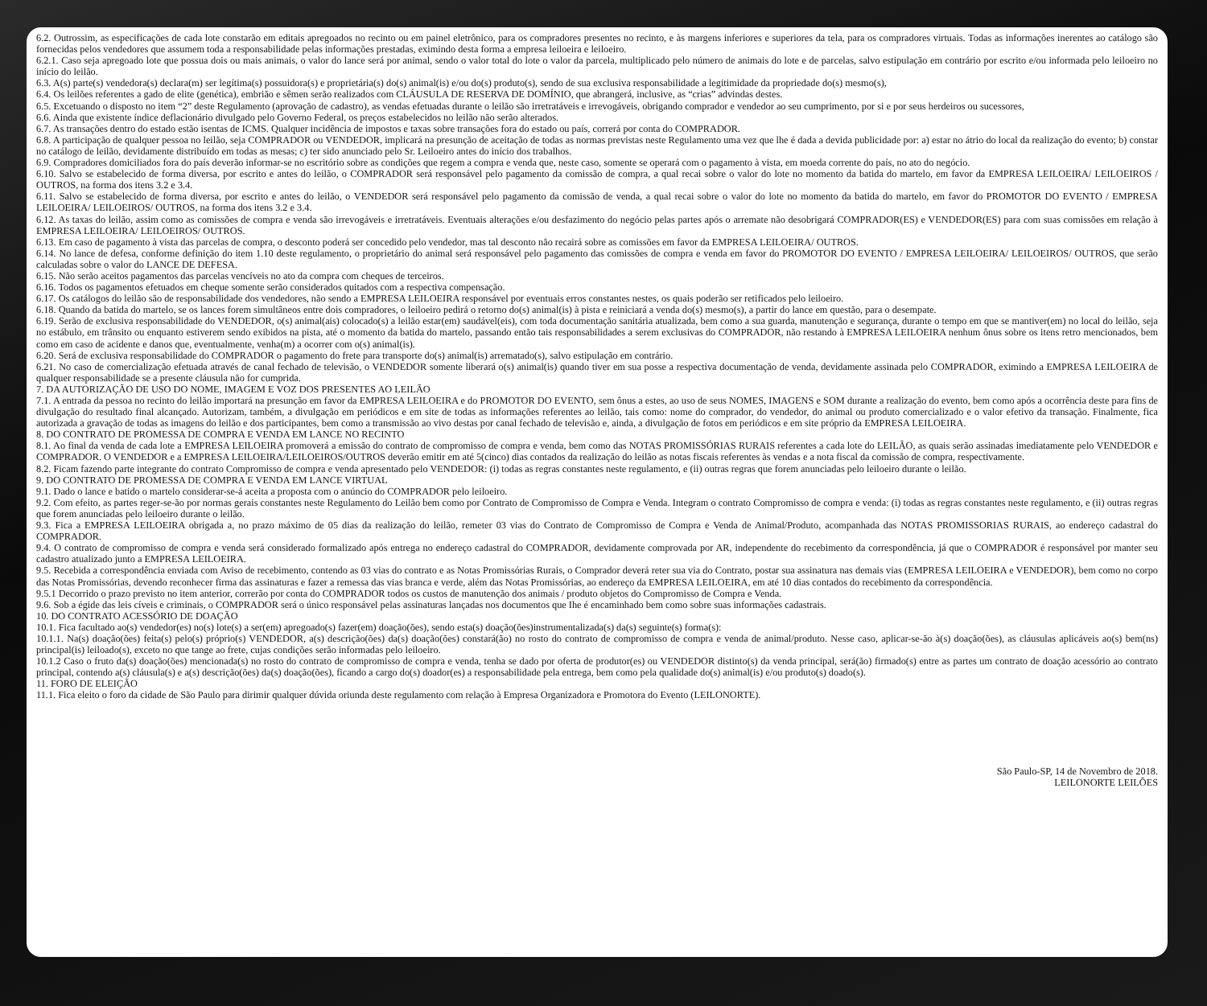6.2. Outrossim, as especificações de cada lote constarão em editais apregoados no recinto ou em painel eletrônico, para os compradores presentes no recinto, e às margens inferiores e superiores da tela, para os compradores virtuais. Todas as informações inerentes ao catálogo são fornecidas pelos vendedores que assumem toda a responsabilidade pelas informações prestadas, eximindo desta forma a empresa leiloeira e leiloeiro.
6.2.1. Caso seja apregoado lote que possua dois ou mais animais, o valor do lance será por animal, sendo o valor total do lote o valor da parcela, multiplicado pelo número de animais do lote e de parcelas, salvo estipulação em contrário por escrito e/ou informada pelo leiloeiro no início do leilão.
6.3. A(s) parte(s) vendedora(s) declara(m) ser legítima(s) possuidora(s) e proprietária(s) do(s) animal(is) e/ou do(s) produto(s), sendo de sua exclusiva responsabilidade a legitimidade da propriedade do(s) mesmo(s),
6.4. Os leilões referentes a gado de elite (genética), embrião e sêmen serão realizados com CLÁUSULA DE RESERVA DE DOMÍNIO, que abrangerá, inclusive, as “crias” advindas destes.
6.5. Excetuando o disposto no item “2” deste Regulamento (aprovação de cadastro), as vendas efetuadas durante o leilão são irretratáveis e irrevogáveis, obrigando comprador e vendedor ao seu cumprimento, por si e por seus herdeiros ou sucessores,
6.6. Ainda que existente índice deflacionário divulgado pelo Governo Federal, os preços estabelecidos no leilão não serão alterados.
6.7. As transações dentro do estado estão isentas de ICMS. Qualquer incidência de impostos e taxas sobre transações fora do estado ou país, correrá por conta do COMPRADOR.
6.8. A participação de qualquer pessoa no leilão, seja COMPRADOR ou VENDEDOR, implicará na presunção de aceitação de todas as normas previstas neste Regulamento uma vez que lhe é dada a devida publicidade por: a) estar no átrio do local da realização do evento; b) constar no catálogo de leilão, devidamente distribuído em todas as mesas; c) ter sido anunciado pelo Sr. Leiloeiro antes do início dos trabalhos.
6.9. Compradores domiciliados fora do país deverão informar-se no escritório sobre as condições que regem a compra e venda que, neste caso, somente se operará com o pagamento à vista, em moeda corrente do país, no ato do negócio.
6.10. Salvo se estabelecido de forma diversa, por escrito e antes do leilão, o COMPRADOR será responsável pelo pagamento da comissão de compra, a qual recai sobre o valor do lote no momento da batida do martelo, em favor da EMPRESA LEILOEIRA/ LEILOEIROS / OUTROS, na forma dos itens 3.2 e 3.4.
6.11. Salvo se estabelecido de forma diversa, por escrito e antes do leilão, o VENDEDOR será responsável pelo pagamento da comissão de venda, a qual recai sobre o valor do lote no momento da batida do martelo, em favor do PROMOTOR DO EVENTO / EMPRESA LEILOEIRA/ LEILOEIROS/ OUTROS, na forma dos itens 3.2 e 3.4.
6.12. As taxas do leilão, assim como as comissões de compra e venda são irrevogáveis e irretratáveis. Eventuais alterações e/ou desfazimento do negócio pelas partes após o arremate não desobrigará COMPRADOR(ES) e VENDEDOR(ES) para com suas comissões em relação à EMPRESA LEILOEIRA/ LEILOEIROS/ OUTROS.
6.13. Em caso de pagamento à vista das parcelas de compra, o desconto poderá ser concedido pelo vendedor, mas tal desconto não recairá sobre as comissões em favor da EMPRESA LEILOEIRA/ OUTROS.
6.14. No lance de defesa, conforme definição do item 1.10 deste regulamento, o proprietário do animal será responsável pelo pagamento das comissões de compra e venda em favor do PROMOTOR DO EVENTO / EMPRESA LEILOEIRA/ LEILOEIROS/ OUTROS, que serão calculadas sobre o valor do LANCE DE DEFESA.
6.15. Não serão aceitos pagamentos das parcelas vencíveis no ato da compra com cheques de terceiros.
6.16. Todos os pagamentos efetuados em cheque somente serão considerados quitados com a respectiva compensação.
6.17. Os catálogos do leilão são de responsabilidade dos vendedores, não sendo a EMPRESA LEILOEIRA responsável por eventuais erros constantes nestes, os quais poderão ser retificados pelo leiloeiro.
6.18. Quando da batida do martelo, se os lances forem simultâneos entre dois compradores, o leiloeiro pedirá o retorno do(s) animal(is) à pista e reiniciará a venda do(s) mesmo(s), a partir do lance em questão, para o desempate.
6.19. Serão de exclusiva responsabilidade do VENDEDOR, o(s) animal(ais) colocado(s) a leilão estar(em) saudável(eis), com toda documentação sanitária atualizada, bem como a sua guarda, manutenção e segurança, durante o tempo em que se mantiver(em) no local do leilão, seja no estábulo, em trânsito ou enquanto estiverem sendo exibidos na pista, até o momento da batida do martelo, passando então tais responsabilidades a serem exclusivas do COMPRADOR, não restando à EMPRESA LEILOEIRA nenhum ônus sobre os itens retro mencionados, bem como em caso de acidente e danos que, eventualmente, venha(m) a ocorrer com o(s) animal(is).
6.20. Será de exclusiva responsabilidade do COMPRADOR o pagamento do frete para transporte do(s) animal(is) arrematado(s), salvo estipulação em contrário.
6.21. No caso de comercialização efetuada através de canal fechado de televisão, o VENDEDOR somente liberará o(s) animal(is) quando tiver em sua posse a respectiva documentação de venda, devidamente assinada pelo COMPRADOR, eximindo a EMPRESA LEILOEIRA de qualquer responsabilidade se a presente cláusula não for cumprida.
7. DA AUTORIZAÇÃO DE USO DO NOME, IMAGEM E VOZ DOS PRESENTES AO LEILÃO
7.1. A entrada da pessoa no recinto do leilão importará na presunção em favor da EMPRESA LEILOEIRA e do PROMOTOR DO EVENTO, sem ônus a estes, ao uso de seus NOMES, IMAGENS e SOM durante a realização do evento, bem como após a ocorrência deste para fins de divulgação do resultado final alcançado. Autorizam, também, a divulgação em periódicos e em site de todas as informações referentes ao leilão, tais como: nome do comprador, do vendedor, do animal ou produto comercializado e o valor efetivo da transação. Finalmente, fica autorizada a gravação de todas as imagens do leilão e dos participantes, bem como a transmissão ao vivo destas por canal fechado de televisão e, ainda, a divulgação de fotos em periódicos e em site próprio da EMPRESA LEILOEIRA.
8. DO CONTRATO DE PROMESSA DE COMPRA E VENDA EM LANCE NO RECINTO
8.1. Ao final da venda de cada lote a EMPRESA LEILOEIRA promoverá a emissão do contrato de compromisso de compra e venda, bem como das NOTAS PROMISSÓRIAS RURAIS referentes a cada lote do LEILÃO, as quais serão assinadas imediatamente pelo VENDEDOR e COMPRADOR. O VENDEDOR e a EMPRESA LEILOEIRA/LEILOEIROS/OUTROS deverão emitir em até 5(cinco) dias contados da realização do leilão as notas fiscais referentes às vendas e a nota fiscal da comissão de compra, respectivamente.
8.2. Ficam fazendo parte integrante do contrato Compromisso de compra e venda apresentado pelo VENDEDOR: (i) todas as regras constantes neste regulamento, e (ii) outras regras que forem anunciadas pelo leiloeiro durante o leilão.
9. DO CONTRATO DE PROMESSA DE COMPRA E VENDA EM LANCE VIRTUAL
9.1. Dado o lance e batido o martelo considerar-se-á aceita a proposta com o anúncio do COMPRADOR pelo leiloeiro.
9.2. Com efeito, as partes reger-se-ão por normas gerais constantes neste Regulamento do Leilão bem como por Contrato de Compromisso de Compra e Venda. Integram o contrato Compromisso de compra e venda: (i) todas as regras constantes neste regulamento, e (ii) outras regras que forem anunciadas pelo leiloeiro durante o leilão.
9.3. Fica a EMPRESA LEILOEIRA obrigada a, no prazo máximo de 05 dias da realização do leilão, remeter 03 vias do Contrato de Compromisso de Compra e Venda de Animal/Produto, acompanhada das NOTAS PROMISSORIAS RURAIS, ao endereço cadastral do COMPRADOR.
9.4. O contrato de compromisso de compra e venda será considerado formalizado após entrega no endereço cadastral do COMPRADOR, devidamente comprovada por AR, independente do recebimento da correspondência, já que o COMPRADOR é responsável por manter seu cadastro atualizado junto a EMPRESA LEILOEIRA.
9.5. Recebida a correspondência enviada com Aviso de recebimento, contendo as 03 vias do contrato e as Notas Promissórias Rurais, o Comprador deverá reter sua via do Contrato, postar sua assinatura nas demais vias (EMPRESA LEILOEIRA e VENDEDOR), bem como no corpo das Notas Promissórias, devendo reconhecer firma das assinaturas e fazer a remessa das vias branca e verde, além das Notas Promissórias, ao endereço da EMPRESA LEILOEIRA, em até 10 dias contados do recebimento da correspondência.
9.5.1 Decorrido o prazo previsto no item anterior, correrão por conta do COMPRADOR todos os custos de manutenção dos animais / produto objetos do Compromisso de Compra e Venda.
9.6. Sob a égide das leis cíveis e criminais, o COMPRADOR será o único responsável pelas assinaturas lançadas nos documentos que Ihe é encaminhado bem como sobre suas informações cadastrais.
10. DO CONTRATO ACESSÓRIO DE DOAÇÃO
10.1. Fica facultado ao(s) vendedor(es) no(s) lote(s) a ser(em) apregoado(s) fazer(em) doação(ões), sendo esta(s) doação(ões)instrumentalizada(s) da(s) seguinte(s) forma(s):
10.1.1. Na(s) doação(ões) feita(s) pelo(s) próprio(s) VENDEDOR, a(s) descrição(ões) da(s) doação(ões) constará(ão) no rosto do contrato de compromisso de compra e venda de animal/produto. Nesse caso, aplicar-se-ão à(s) doação(ões), as cláusulas aplicáveis ao(s) bem(ns) principal(is) leiloado(s), exceto no que tange ao frete, cujas condições serão informadas pelo leiloeiro.
10.1.2 Caso o fruto da(s) doação(ões) mencionada(s) no rosto do contrato de compromisso de compra e venda, tenha se dado por oferta de produtor(es) ou VENDEDOR distinto(s) da venda principal, será(ão) firmado(s) entre as partes um contrato de doação acessório ao contrato principal, contendo a(s) cláusula(s) e a(s) descrição(ões) da(s) doação(ões), ficando a cargo do(s) doador(es) a responsabilidade pela entrega, bem como pela qualidade do(s) animal(is) e/ou produto(s) doado(s).
11. FORO DE ELEIÇÃO
11.1. Fica eleito o foro da cidade de São Paulo para dirimir qualquer dúvida oriunda deste regulamento com relação à Empresa Organizadora e Promotora do Evento (LEILONORTE).
São Paulo-SP, 14 de Novembro de 2018.
LEILONORTE LEILÕES